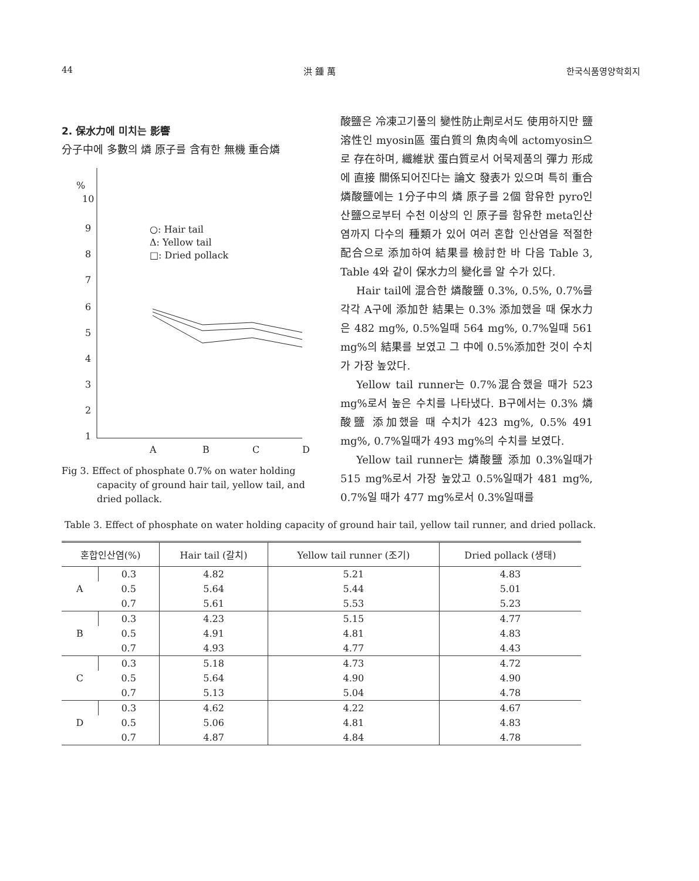44 洪 鍾 萬 한국식품영양학회지
2. 保水力에 미치는 影響
分子中에 多數의 燐 原子를 含有한 無機 重合燐
%
10
9
8
7
6
5
4
3
2
1
○: Hair tail
Δ: Yellow tail
□: Dried pollack
A
B
C
D
Fig 3. Effect of phosphate 0.7% on water holding capacity of ground hair tail, yellow tail, and dried pollack.
酸鹽은 冷凍고기풀의 變性防止劑로서도 使用하지만 鹽溶性인 myosin區 蛋白質의 魚肉속에 actomyosin으로 存在하며, 纖維狀 蛋白質로서 어묵제품의 彈力 形成에 直接 關係되어진다는 論文 發表가 있으며 특히 重合 燐酸鹽에는 1分子中의 燐 原子를 2個 함유한 pyro인산鹽으로부터 수천 이상의 인 原子를 함유한 meta인산염까지 다수의 種類가 있어 여러 혼합 인산염을 적절한 配合으로 添加하여 結果를 檢討한 바 다음 Table 3, Table 4와 같이 保水力의 變化를 알 수가 있다.
Hair tail에 混合한 燐酸鹽 0.3%, 0.5%, 0.7%를 각각 A구에 添加한 結果는 0.3% 添加했을 때 保水力은 482 mg%, 0.5%일때 564 mg%, 0.7%일때 561 mg%의 結果를 보였고 그 中에 0.5%添加한 것이 수치가 가장 높았다.
Yellow tail runner는 0.7%混合했을 때가 523 mg%로서 높은 수치를 나타냈다. B구에서는 0.3% 燐酸鹽 添加했을 때 수치가 423 mg%, 0.5% 491 mg%, 0.7%일때가 493 mg%의 수치를 보였다.
Yellow tail runner는 燐酸鹽 添加 0.3%일때가 515 mg%로서 가장 높았고 0.5%일때가 481 mg%, 0.7%일 때가 477 mg%로서 0.3%일때를
Table 3. Effect of phosphate on water holding capacity of ground hair tail, yellow tail runner, and dried pollack.
| 혼합인산염(%) | | Hair tail (갈치) | Yellow tail runner (조기) | Dried pollack (생태) |
| --- | --- | --- | --- | --- |
| A | 0.3 | 4.82 | 5.21 | 4.83 |
| | 0.5 | 5.64 | 5.44 | 5.01 |
| | 0.7 | 5.61 | 5.53 | 5.23 |
| B | 0.3 | 4.23 | 5.15 | 4.77 |
| | 0.5 | 4.91 | 4.81 | 4.83 |
| | 0.7 | 4.93 | 4.77 | 4.43 |
| C | 0.3 | 5.18 | 4.73 | 4.72 |
| | 0.5 | 5.64 | 4.90 | 4.90 |
| | 0.7 | 5.13 | 5.04 | 4.78 |
| D | 0.3 | 4.62 | 4.22 | 4.67 |
| | 0.5 | 5.06 | 4.81 | 4.83 |
| | 0.7 | 4.87 | 4.84 | 4.78 |